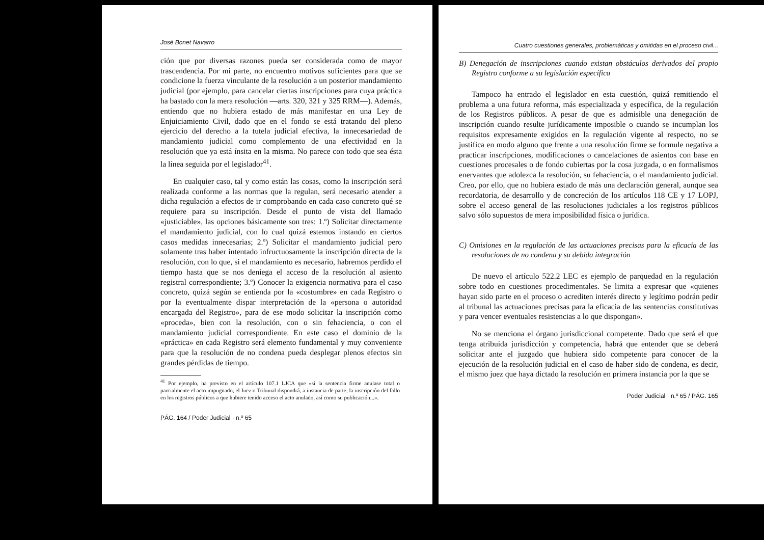José Bonet Navarro
ción que por diversas razones pueda ser considerada como de mayor trascendencia. Por mi parte, no encuentro motivos suficientes para que se condicione la fuerza vinculante de la resolución a un posterior mandamiento judicial (por ejemplo, para cancelar ciertas inscripciones para cuya práctica ha bastado con la mera resolución —arts. 320, 321 y 325 RRM—). Además, entiendo que no hubiera estado de más manifestar en una Ley de Enjuiciamiento Civil, dado que en el fondo se está tratando del pleno ejercicio del derecho a la tutela judicial efectiva, la innecesariedad de mandamiento judicial como complemento de una efectividad en la resolución que ya está ínsita en la misma. No parece con todo que sea ésta la línea seguida por el legislador<sup>41</sup>.
En cualquier caso, tal y como están las cosas, como la inscripción será realizada conforme a las normas que la regulan, será necesario atender a dicha regulación a efectos de ir comprobando en cada caso concreto qué se requiere para su inscripción. Desde el punto de vista del llamado «justiciable», las opciones básicamente son tres: 1.º) Solicitar directamente el mandamiento judicial, con lo cual quizá estemos instando en ciertos casos medidas innecesarias; 2.º) Solicitar el mandamiento judicial pero solamente tras haber intentado infructuosamente la inscripción directa de la resolución, con lo que, si el mandamiento es necesario, habremos perdido el tiempo hasta que se nos deniega el acceso de la resolución al asiento registral correspondiente; 3.º) Conocer la exigencia normativa para el caso concreto, quizá según se entienda por la «costumbre» en cada Registro o por la eventualmente dispar interpretación de la «persona o autoridad encargada del Registro», para de ese modo solicitar la inscripción como «proceda», bien con la resolución, con o sin fehaciencia, o con el mandamiento judicial correspondiente. En este caso el dominio de la «práctica» en cada Registro será elemento fundamental y muy conveniente para que la resolución de no condena pueda desplegar plenos efectos sin grandes pérdidas de tiempo.
<sup>41</sup> Por ejemplo, ha previsto en el artículo 107.1 LJCA que «si la sentencia firme anulase total o parcialmente el acto impugnado, el Juez o Tribunal dispondrá, a instancia de parte, la inscripción del fallo en los registros públicos a que hubiere tenido acceso el acto anulado, así como su publicación...».
PÁG. 164 / Poder Judicial · n.º 65
Cuatro cuestiones generales, problemáticas y omitidas en el proceso civil...
B) Denegación de inscripciones cuando existan obstáculos derivados del propio Registro conforme a su legislación específica
Tampoco ha entrado el legislador en esta cuestión, quizá remitiendo el problema a una futura reforma, más especializada y específica, de la regulación de los Registros públicos. A pesar de que es admisible una denegación de inscripción cuando resulte jurídicamente imposible o cuando se incumplan los requisitos expresamente exigidos en la regulación vigente al respecto, no se justifica en modo alguno que frente a una resolución firme se formule negativa a practicar inscripciones, modificaciones o cancelaciones de asientos con base en cuestiones procesales o de fondo cubiertas por la cosa juzgada, o en formalismos enervantes que adolezca la resolución, su fehaciencia, o el mandamiento judicial. Creo, por ello, que no hubiera estado de más una declaración general, aunque sea recordatoria, de desarrollo y de concreción de los artículos 118 CE y 17 LOPJ, sobre el acceso general de las resoluciones judiciales a los registros públicos salvo sólo supuestos de mera imposibilidad física o jurídica.
C) Omisiones en la regulación de las actuaciones precisas para la eficacia de las resoluciones de no condena y su debida integración
De nuevo el artículo 522.2 LEC es ejemplo de parquedad en la regulación sobre todo en cuestiones procedimentales. Se limita a expresar que «quienes hayan sido parte en el proceso o acrediten interés directo y legítimo podrán pedir al tribunal las actuaciones precisas para la eficacia de las sentencias constitutivas y para vencer eventuales resistencias a lo que dispongan».
No se menciona el órgano jurisdiccional competente. Dado que será el que tenga atribuida jurisdicción y competencia, habrá que entender que se deberá solicitar ante el juzgado que hubiera sido competente para conocer de la ejecución de la resolución judicial en el caso de haber sido de condena, es decir, el mismo juez que haya dictado la resolución en primera instancia por la que se
Poder Judicial · n.º 65 / PÁG. 165